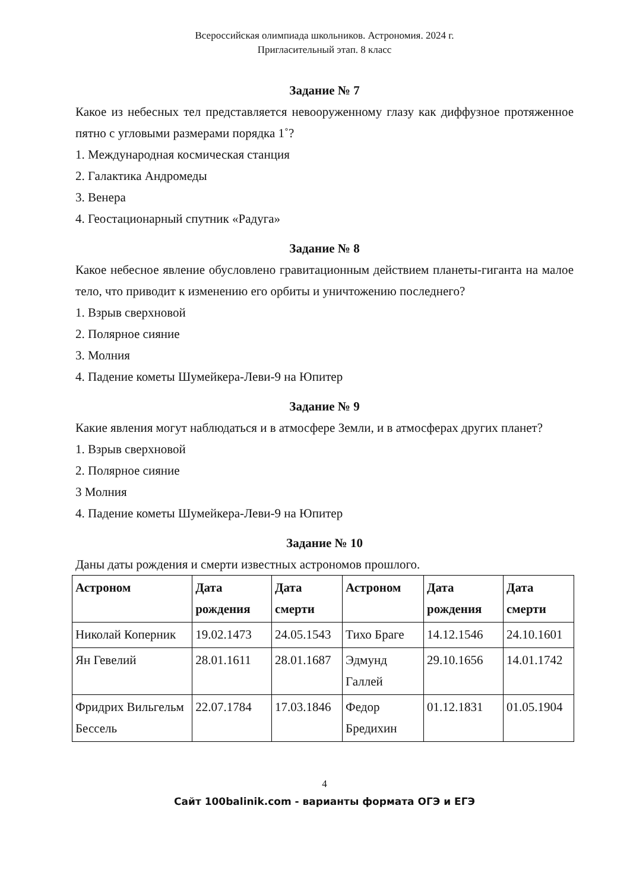Всероссийская олимпиада школьников. Астрономия. 2024 г.
Пригласительный этап. 8 класс
Задание № 7
Какое из небесных тел представляется невооруженному глазу как диффузное протяженное пятно с угловыми размерами порядка 1˚?
1. Международная космическая станция
2. Галактика Андромеды
3. Венера
4. Геостационарный спутник «Радуга»
Задание № 8
Какое небесное явление обусловлено гравитационным действием планеты-гиганта на малое тело, что приводит к изменению его орбиты и уничтожению последнего?
1. Взрыв сверхновой
2. Полярное сияние
3. Молния
4. Падение кометы Шумейкера-Леви-9 на Юпитер
Задание № 9
Какие явления могут наблюдаться и в атмосфере Земли, и в атмосферах других планет?
1. Взрыв сверхновой
2. Полярное сияние
3 Молния
4. Падение кометы Шумейкера-Леви-9 на Юпитер
Задание № 10
Даны даты рождения и смерти известных астрономов прошлого.
| Астроном | Дата рождения | Дата смерти | Астроном | Дата рождения | Дата смерти |
| --- | --- | --- | --- | --- | --- |
| Николай Коперник | 19.02.1473 | 24.05.1543 | Тихо Браге | 14.12.1546 | 24.10.1601 |
| Ян Гевелий | 28.01.1611 | 28.01.1687 | Эдмунд Галлей | 29.10.1656 | 14.01.1742 |
| Фридрих Вильгельм Бессель | 22.07.1784 | 17.03.1846 | Федор Бредихин | 01.12.1831 | 01.05.1904 |
4
Сайт 100balinik.com - варианты формата ОГЭ и ЕГЭ